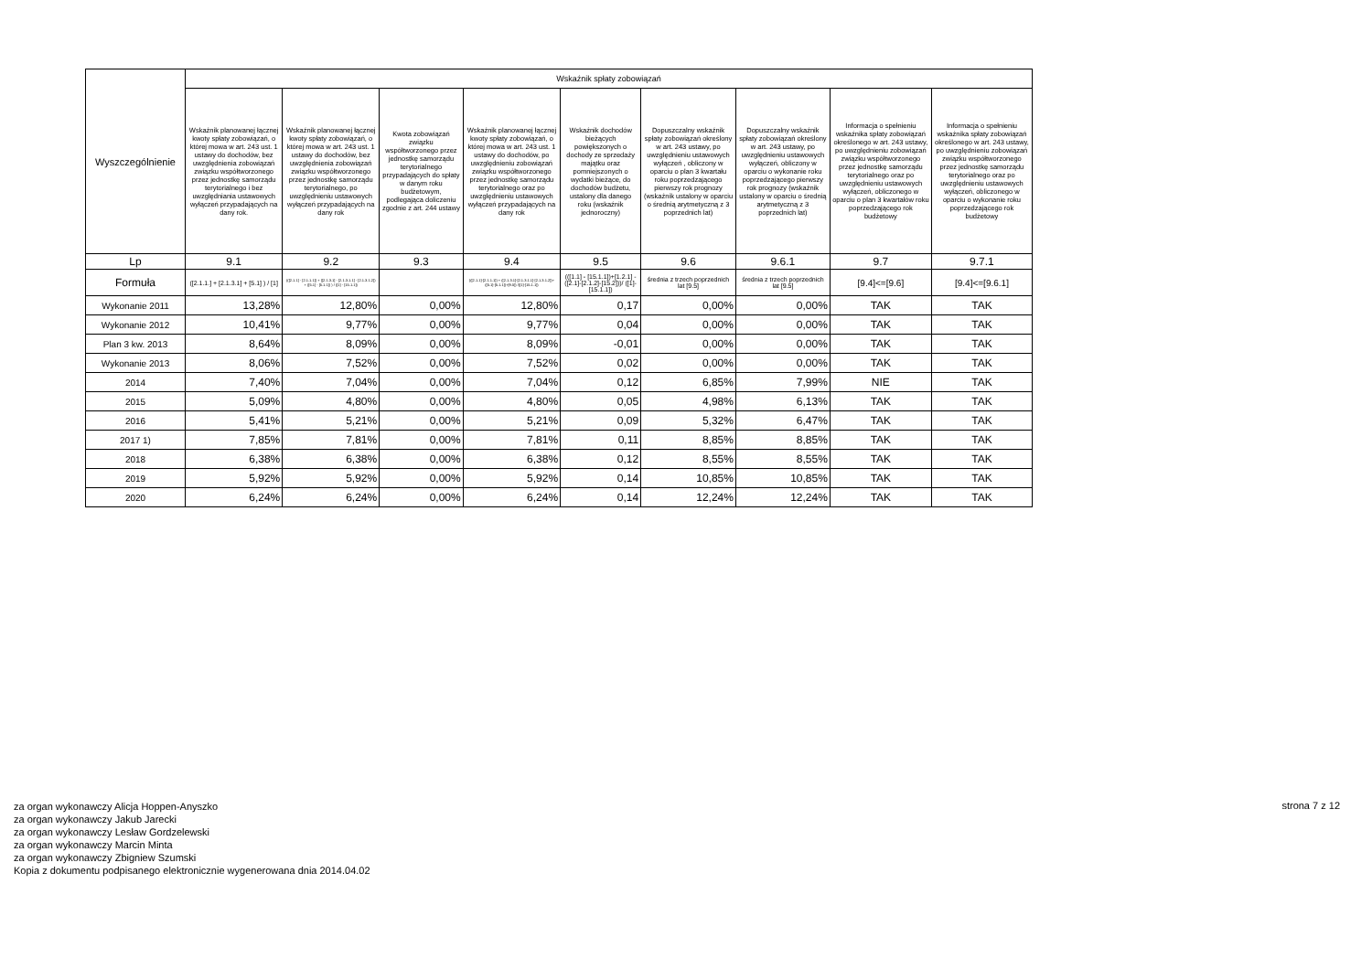| Wyszczególnienie | Wskaźnik spłaty zobowiązań | | | | | | | | |
| --- | --- | --- | --- | --- | --- | --- | --- | --- | --- |
| | Wskaźnik planowanej łącznej kwoty spłaty zobowiązań, o której mowa w art. 243 ust. 1 ustawy do dochodów, bez uwzględnienia zobowiązań związku współtworzonego przez jednostkę samorządu terytorialnego i bez uwzględniania ustawowych wyłączeń przypadających na dany rok. | Wskaźnik planowanej łącznej kwoty spłaty zobowiązań, o której mowa w art. 243 ust. 1 ustawy do dochodów, bez uwzględnienia zobowiązań związku współtworzonego przez jednostkę samorządu terytorialnego, po uwzględnieniu ustawowych wyłączeń przypadających na dany rok | Kwota zobowiązań związku współtworzonego przez jednostkę samorządu terytorialnego przypadających do spłaty w danym roku budżetowym, podlegająca doliczeniu zgodnie z art. 244 ustawy | Wskaźnik planowanej łącznej kwoty spłaty zobowiązań, o której mowa w art. 243 ust. 1 ustawy do dochodów, po uwzględnieniu zobowiązań związku współtworzonego przez jednostkę samorządu terytorialnego oraz po uwzględnieniu ustawowych wyłączeń przypadających na dany rok | Wskaźnik dochodów bieżących powiększonych o dochody ze sprzedaży majątku oraz pomniejszonych o wydatki bieżące, do dochodów budżetu, ustalony dla danego roku (wskaźnik jednoroczny) | Dopuszczalny wskaźnik spłaty zobowiązań określony w art. 243 ustawy, po uwzględnieniu ustawowych wyłączeń , obliczony w oparciu o plan 3 kwartału roku poprzedzającego pierwszy rok prognozy (wskaźnik ustalony w oparciu o średnią arytmetyczną z 3 poprzednich lat) | Dopuszczalny wskaźnik spłaty zobowiązań określony w art. 243 ustawy, po uwzględnieniu ustawowych wyłączeń, obliczony w oparciu o wykonanie roku poprzedzającego pierwszy rok prognozy (wskaźnik ustalony w oparciu o średnią arytmetyczną z 3 poprzednich lat) | Informacja o spełnieniu wskaźnika spłaty zobowiązań określonego w art. 243 ustawy, po uwzględnieniu zobowiązań związku współtworzonego przez jednostkę samorządu terytorialnego oraz po uwzględnieniu ustawowych wyłączeń, obliczonego w oparciu o plan 3 kwartałów roku poprzedzającego rok budżetowy | Informacja o spełnieniu wskaźnika spłaty zobowiązań określonego w art. 243 ustawy, po uwzględnieniu zobowiązań związku współtworzonego przez jednostkę samorządu terytorialnego oraz po uwzględnieniu ustawowych wyłączeń, obliczonego w oparciu o wykonanie roku poprzedzającego rok budżetowy |
| Lp | 9.1 | 9.2 | 9.3 | 9.4 | 9.5 | 9.6 | 9.6.1 | 9.7 | 9.7.1 |
| Formuła | ([2.1.1.] + [2.1.3.1] + [5.1] ) / [1] | (([2.1.1] - [2.1.1.1]) + ([2.1.3.1] - [2.1.3.1.1] - [2.1.3.1.2]) + ([5.1] - [5.1.1]) ) / ([1] - [15.1.1]) | | (([2.1.1]-[2.1.1.1]) + ([2.1.3.1]-[2.1.3.1.1]-[2.1.3.1.2])+([5.1]-[5.1.1])+[9.5]) /([1]-[15.1.1]) | (([1.1] - [15.1.1])+[1.2.1] - ([2.1]-[2.1.2]-[15.2]))/ ([1]-[15.1.1]) | średnia z trzech poprzednich lat [9.5] | średnia z trzech poprzednich lat [9.5] | [9.4]<=[9.6] | [9.4]<=[9.6.1] |
| Wykonanie 2011 | 13,28% | 12,80% | 0,00% | 12,80% | 0,17 | 0,00% | 0,00% | TAK | TAK |
| Wykonanie 2012 | 10,41% | 9,77% | 0,00% | 9,77% | 0,04 | 0,00% | 0,00% | TAK | TAK |
| Plan 3 kw. 2013 | 8,64% | 8,09% | 0,00% | 8,09% | -0,01 | 0,00% | 0,00% | TAK | TAK |
| Wykonanie 2013 | 8,06% | 7,52% | 0,00% | 7,52% | 0,02 | 0,00% | 0,00% | TAK | TAK |
| 2014 | 7,40% | 7,04% | 0,00% | 7,04% | 0,12 | 6,85% | 7,99% | NIE | TAK |
| 2015 | 5,09% | 4,80% | 0,00% | 4,80% | 0,05 | 4,98% | 6,13% | TAK | TAK |
| 2016 | 5,41% | 5,21% | 0,00% | 5,21% | 0,09 | 5,32% | 6,47% | TAK | TAK |
| 2017 1) | 7,85% | 7,81% | 0,00% | 7,81% | 0,11 | 8,85% | 8,85% | TAK | TAK |
| 2018 | 6,38% | 6,38% | 0,00% | 6,38% | 0,12 | 8,55% | 8,55% | TAK | TAK |
| 2019 | 5,92% | 5,92% | 0,00% | 5,92% | 0,14 | 10,85% | 10,85% | TAK | TAK |
| 2020 | 6,24% | 6,24% | 0,00% | 6,24% | 0,14 | 12,24% | 12,24% | TAK | TAK |
za organ wykonawczy Alicja Hoppen-Anyszko
za organ wykonawczy Jakub Jarecki
za organ wykonawczy Lesław Gordzelewski
za organ wykonawczy Marcin Minta
za organ wykonawczy Zbigniew Szumski
Kopia z dokumentu podpisanego elektronicznie wygenerowana dnia 2014.04.02
strona 7 z 12